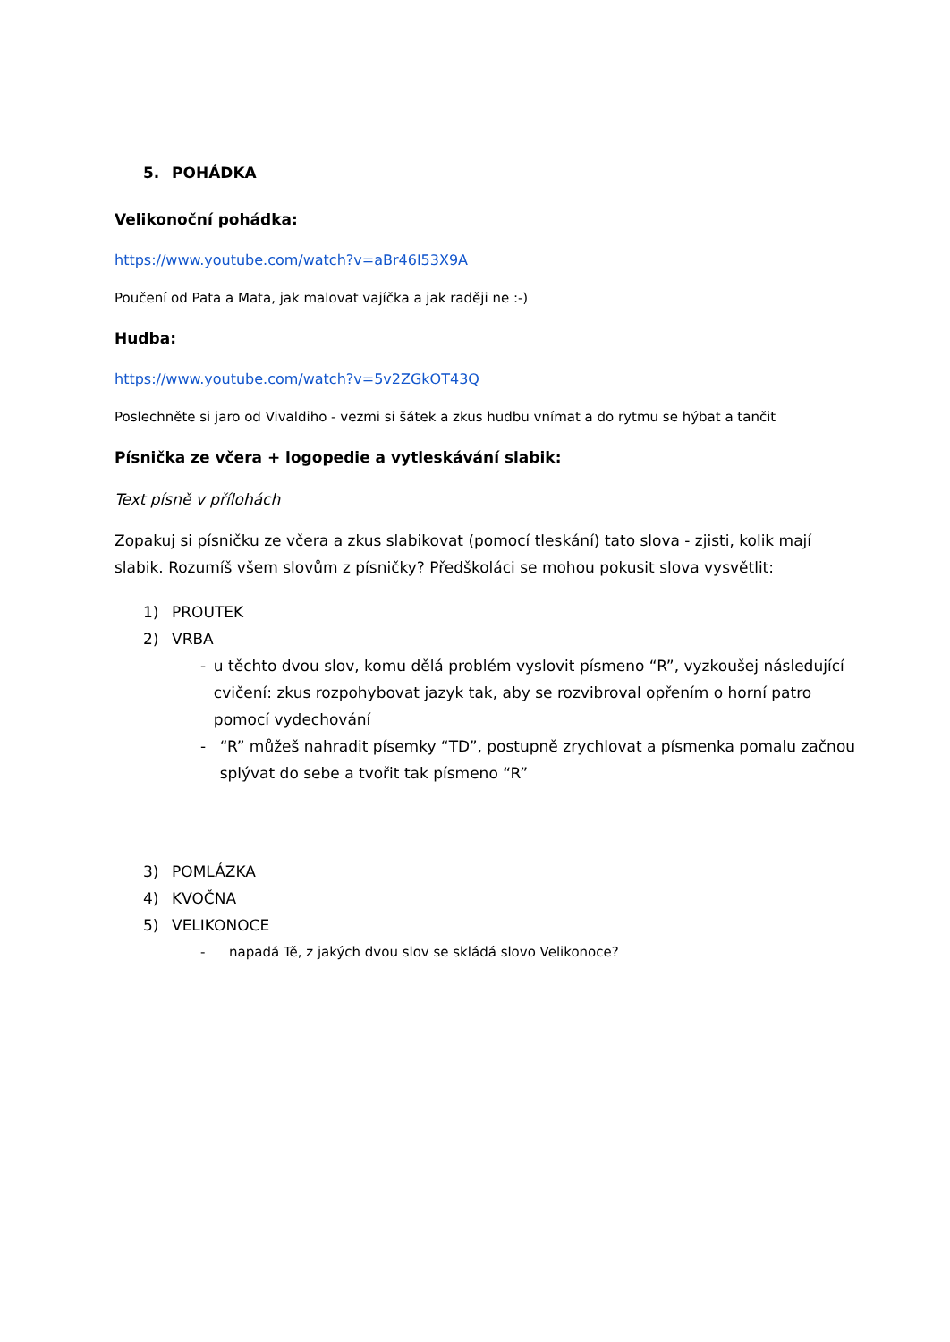5. POHÁDKA
Velikonoční pohádka:
https://www.youtube.com/watch?v=aBr46I53X9A
Poučení od Pata a Mata, jak malovat vajíčka a jak raději ne :-)
Hudba:
https://www.youtube.com/watch?v=5v2ZGkOT43Q
Poslechněte si jaro od Vivaldiho - vezmi si šátek a zkus hudbu vnímat a do rytmu se hýbat a tančit
Písnička ze včera + logopedie a vytleskávání slabik:
Text písně v přílohách
Zopakuj si písničku ze včera a zkus slabikovat (pomocí tleskání) tato slova - zjisti, kolik mají slabik. Rozumíš všem slovům z písničky? Předškoláci se mohou pokusit slova vysvětlit:
1) PROUTEK
2) VRBA
- u těchto dvou slov, komu dělá problém vyslovit písmeno “R”, vyzkoušej následující cvičení: zkus rozpohybovat jazyk tak, aby se rozvibroval opřením o horní patro pomocí vydechování
- “R” můžeš nahradit písemky “TD”, postupně zrychlovat a písmenka pomalu začnou splývat do sebe a tvořit tak písmeno “R”
3) POMLÁZKA
4) KVOČNA
5) VELIKONOCE
- napadá Tě, z jakých dvou slov se skládá slovo Velikonoce?